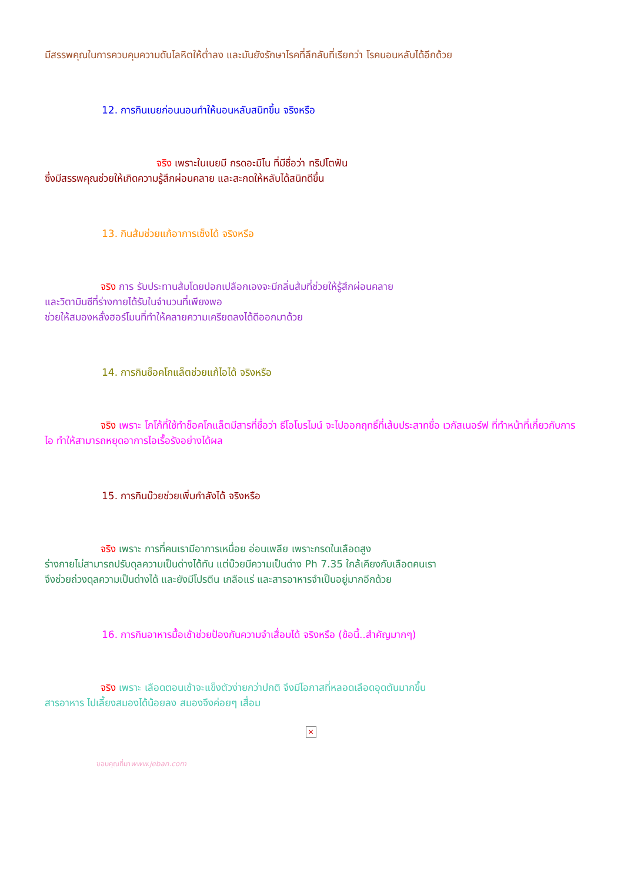มีสรรพคุณในการควบคุมความดันโลหิตให้ต่ำลง และมันยังรักษาโรคที่ลึกลับที่เรียกว่า โรคนอนหลับได้อีกด้วย
12. การกินเนยก่อนนอนทำให้นอนหลับสนิทขึ้น จริงหรือ
จริง เพราะในเนยมี กรดอะมิโน ที่มีชื่อว่า ทริปโตฟัน
ซึ่งมีสรรพคุณช่วยให้เกิดความรู้สึกผ่อนคลาย และสะกดให้หลับได้สนิทดีขึ้น
13. กินส้มช่วยแก้อาการเซ็งได้ จริงหรือ
จริง การ รับประทานส้มโดยปอกเปลือกเองจะมีกลิ่นส้มที่ช่วยให้รู้สึกผ่อนคลาย
และวิตามินซีที่ร่างกายได้รับในจำนวนที่เพียงพอ
ช่วยให้สมองหลั่งฮอร์โมนที่ทำให้คลายความเครียดลงได้ดีออกมาด้วย
14. การกินช็อคโกแล็ตช่วยแก้ไอได้ จริงหรือ
จริง เพราะ โกโก้ที่ใช้ทำช็อคโกแล็ตมีสารที่ชื่อว่า ธีโอโบรไมน์ จะไปออกฤทธิ์ที่เส้นประสาทชื่อ เวกัสเนอร์ฟ ที่ทำหน้าที่เกี่ยวกับการไอ ทำให้สามารถหยุดอาการไอเรื้อรังอย่างได้ผล
15. การกินบ๊วยช่วยเพิ่มกำลังได้ จริงหรือ
จริง เพราะ การที่คนเรามีอาการเหนื่อย อ่อนเพลีย เพราะกรดในเลือดสูง
ร่างกายไม่สามารถปรับดุลความเป็นด่างได้ทัน แต่บ๊วยมีความเป็นด่าง Ph 7.35 ใกล้เคียงกับเลือดคนเรา
จึงช่วยถ่วงดุลความเป็นด่างได้ และยังมีโปรตีน เกลือแร่ และสารอาหารจำเป็นอยู่มากอีกด้วย
16. การกินอาหารมื้อเช้าช่วยป้องกันความจำเสื่อมได้ จริงหรือ (ข้อนี้..สำคัญมากๆ)
จริง เพราะ เลือดตอนเช้าจะแข็งตัวง่ายกว่าปกติ จึงมีโอกาสที่หลอดเลือดอุดตันมากขึ้น
สารอาหาร ไปเลี้ยงสมองได้น้อยลง สมองจึงค่อยๆ เสื่อม
✕
ขอบคุณที่มาwww.jeban.com